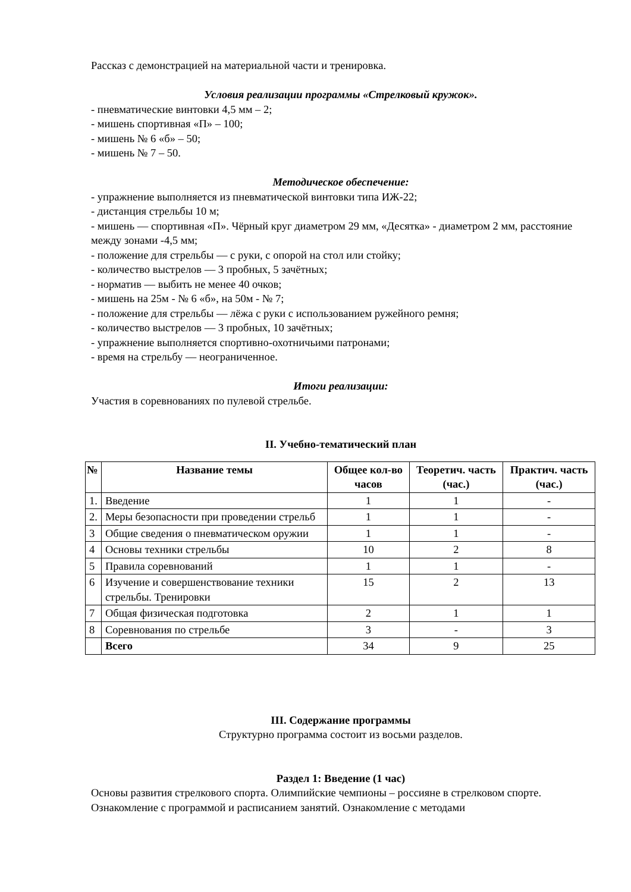Рассказ с демонстрацией на материальной части и тренировка.
Условия реализации программы «Стрелковый кружок».
- пневматические винтовки 4,5 мм – 2;
- мишень спортивная «П» – 100;
- мишень № 6 «б» – 50;
- мишень № 7 – 50.
Методическое обеспечение:
- упражнение выполняется из пневматической винтовки типа ИЖ-22;
- дистанция стрельбы 10 м;
- мишень — спортивная «П». Чёрный круг диаметром 29 мм, «Десятка» - диаметром 2 мм, расстояние между зонами -4,5 мм;
- положение для стрельбы — с руки, с опорой на стол или стойку;
- количество выстрелов — 3 пробных, 5 зачётных;
- норматив — выбить не менее 40 очков;
- мишень на 25м - № 6 «б», на 50м - № 7;
- положение для стрельбы — лёжа с руки с использованием ружейного ремня;
- количество выстрелов — 3 пробных, 10 зачётных;
- упражнение выполняется спортивно-охотничьими патронами;
- время на стрельбу — неограниченное.
Итоги реализации:
Участия в соревнованиях по пулевой стрельбе.
II. Учебно-тематический план
| № | Название темы | Общее кол-во часов | Теоретич. часть (час.) | Практич. часть (час.) |
| --- | --- | --- | --- | --- |
| 1. | Введение | 1 | 1 | - |
| 2. | Меры безопасности при проведении стрельб | 1 | 1 | - |
| 3 | Общие сведения о пневматическом оружии | 1 | 1 | - |
| 4 | Основы техники стрельбы | 10 | 2 | 8 |
| 5 | Правила соревнований | 1 | 1 | - |
| 6 | Изучение и совершенствование техники стрельбы. Тренировки | 15 | 2 | 13 |
| 7 | Общая физическая подготовка | 2 | 1 | 1 |
| 8 | Соревнования по стрельбе | 3 | - | 3 |
| | Всего | 34 | 9 | 25 |
III. Содержание программы
Структурно программа состоит из восьми разделов.
Раздел 1: Введение (1 час)
Основы развития стрелкового спорта. Олимпийские чемпионы – россияне в стрелковом спорте. Ознакомление с программой и расписанием занятий. Ознакомление с методами